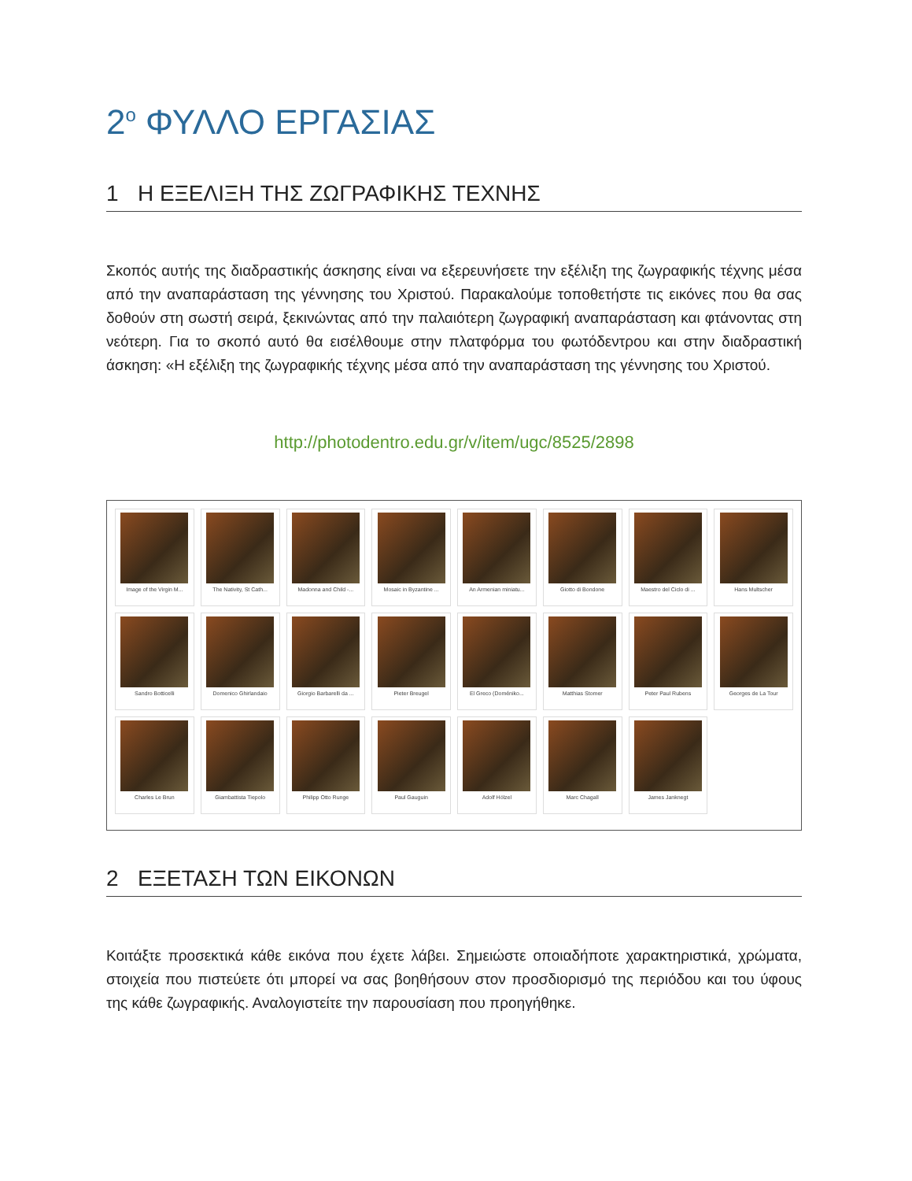2<sup>ο</sup> ΦΥΛΛΟ ΕΡΓΑΣΙΑΣ
1 Η ΕΞΕΛΙΞΗ ΤΗΣ ΖΩΓΡΑΦΙΚΗΣ ΤΕΧΝΗΣ
Σκοπός αυτής της διαδραστικής άσκησης είναι να εξερευνήσετε την εξέλιξη της ζωγραφικής τέχνης μέσα από την αναπαράσταση της γέννησης του Χριστού. Παρακαλούμε τοποθετήστε τις εικόνες που θα σας δοθούν στη σωστή σειρά, ξεκινώντας από την παλαιότερη ζωγραφική αναπαράσταση και φτάνοντας στη νεότερη. Για το σκοπό αυτό θα εισέλθουμε στην πλατφόρμα του φωτόδεντρου και στην διαδραστική άσκηση: «Η εξέλιξη της ζωγραφικής τέχνης μέσα από την αναπαράσταση της γέννησης του Χριστού.
http://photodentro.edu.gr/v/item/ugc/8525/2898
Image of the Virgin M...
The Nativity, St Cath...
Madonna and Child -...
Mosaic in Byzantine ...
An Armenian miniatu...
Giotto di Bondone
Maestro del Ciclo di ...
Hans Multscher
Sandro Botticelli
Domenico Ghirlandaio
Giorgio Barbarelli da ...
Pieter Breugel
El Greco (Doméniko...
Matthias Stomer
Peter Paul Rubens
Georges de La Tour
Charles Le Brun
Giambattista Tiepolo
Philipp Otto Runge
Paul Gauguin
Adolf Hölzel
Marc Chagall
James Janknegt
2 ΕΞΕΤΑΣΗ ΤΩΝ ΕΙΚΟΝΩΝ
Κοιτάξτε προσεκτικά κάθε εικόνα που έχετε λάβει. Σημειώστε οποιαδήποτε χαρακτηριστικά, χρώματα, στοιχεία που πιστεύετε ότι μπορεί να σας βοηθήσουν στον προσδιορισμό της περιόδου και του ύφους της κάθε ζωγραφικής. Αναλογιστείτε την παρουσίαση που προηγήθηκε.